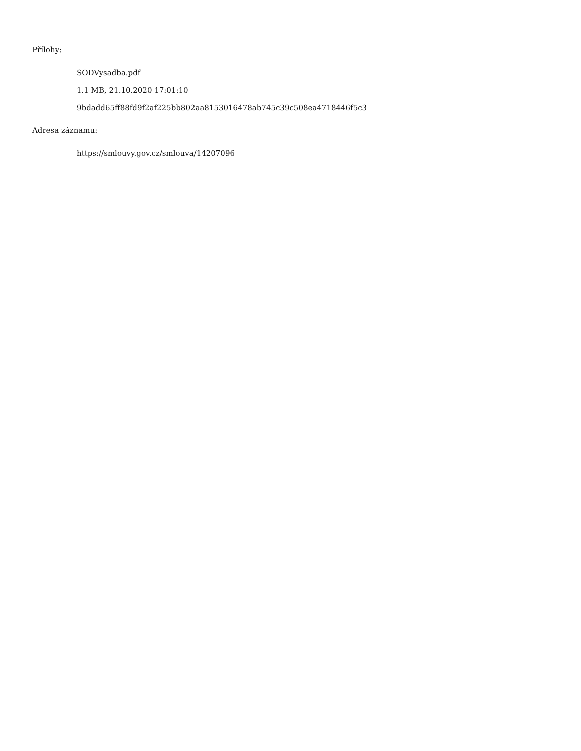Přílohy:
SODVysadba.pdf
1.1 MB, 21.10.2020 17:01:10
9bdadd65ff88fd9f2af225bb802aa8153016478ab745c39c508ea4718446f5c3
Adresa záznamu:
https://smlouvy.gov.cz/smlouva/14207096